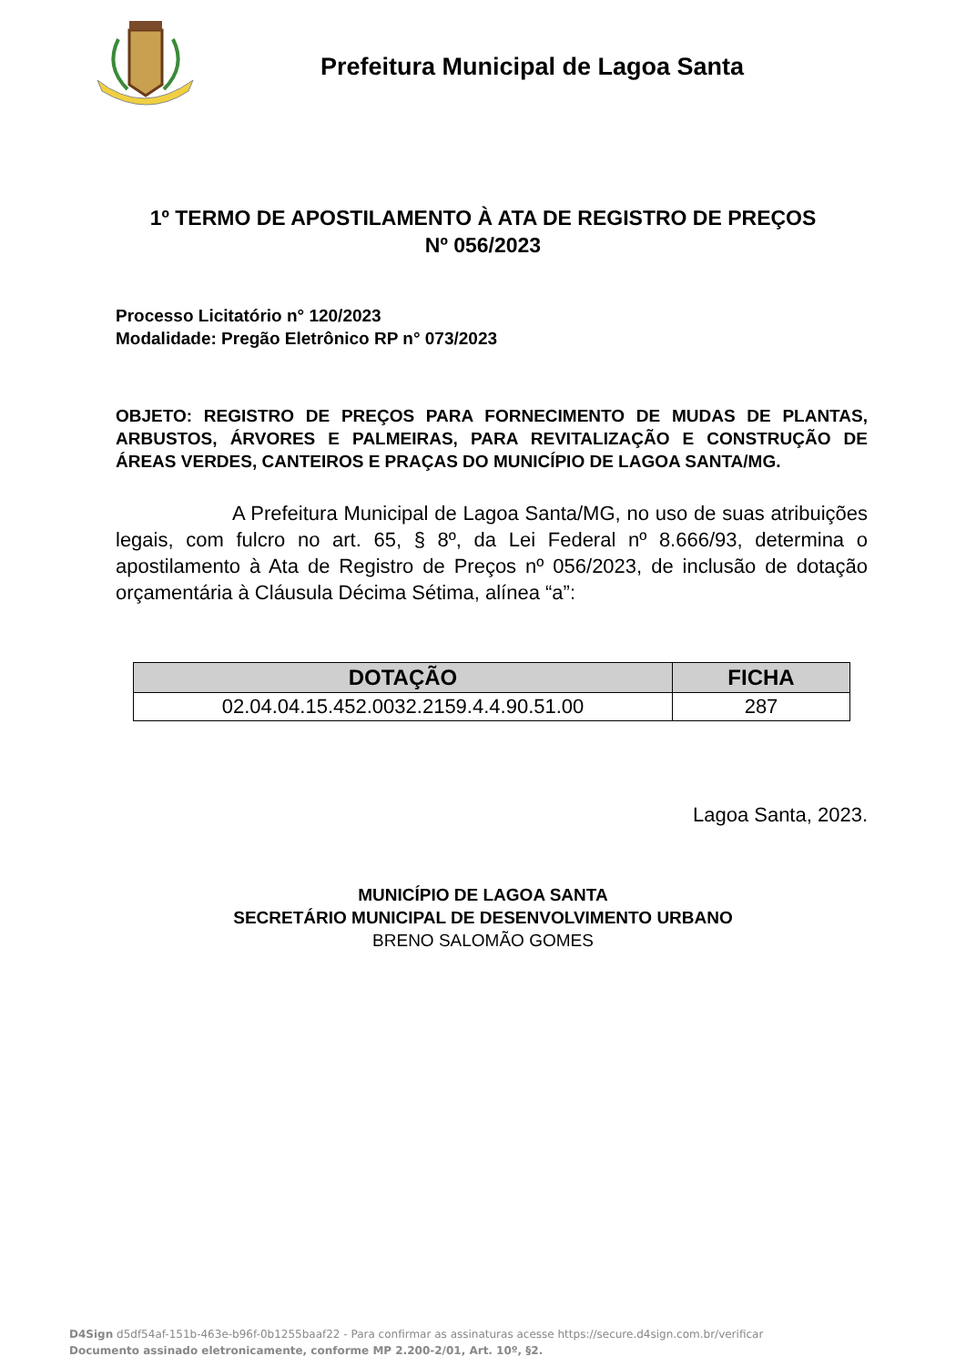Prefeitura Municipal de Lagoa Santa
1º TERMO DE APOSTILAMENTO À ATA DE REGISTRO DE PREÇOS
Nº 056/2023
Processo Licitatório n° 120/2023
Modalidade: Pregão Eletrônico RP n° 073/2023
OBJETO: REGISTRO DE PREÇOS PARA FORNECIMENTO DE MUDAS DE PLANTAS, ARBUSTOS, ÁRVORES E PALMEIRAS, PARA REVITALIZAÇÃO E CONSTRUÇÃO DE ÁREAS VERDES, CANTEIROS E PRAÇAS DO MUNICÍPIO DE LAGOA SANTA/MG.
A Prefeitura Municipal de Lagoa Santa/MG, no uso de suas atribuições legais, com fulcro no art. 65, § 8º, da Lei Federal nº 8.666/93, determina o apostilamento à Ata de Registro de Preços nº 056/2023, de inclusão de dotação orçamentária à Cláusula Décima Sétima, alínea “a”:
| DOTAÇÃO | FICHA |
| --- | --- |
| 02.04.04.15.452.0032.2159.4.4.90.51.00 | 287 |
Lagoa Santa, 2023.
MUNICÍPIO DE LAGOA SANTA
SECRETÁRIO MUNICIPAL DE DESENVOLVIMENTO URBANO
BRENO SALOMÃO GOMES
D4Sign d5df54af-151b-463e-b96f-0b1255baaf22 - Para confirmar as assinaturas acesse https://secure.d4sign.com.br/verificar
Documento assinado eletronicamente, conforme MP 2.200-2/01, Art. 10º, §2.